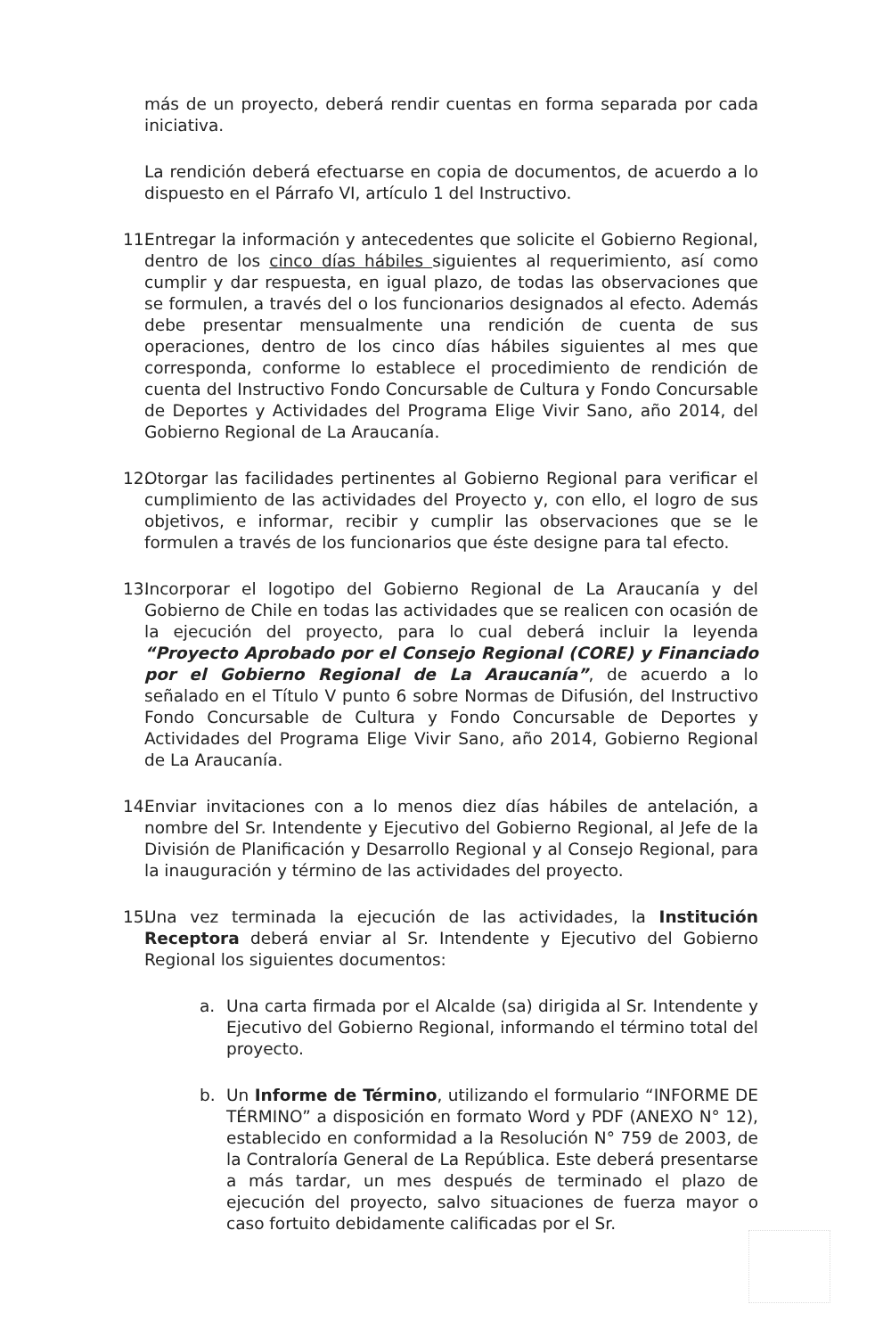más de un proyecto, deberá rendir cuentas en forma separada por cada iniciativa.
La rendición deberá efectuarse en copia de documentos, de acuerdo a lo dispuesto en el Párrafo VI, artículo 1 del Instructivo.
11.
Entregar la información y antecedentes que solicite el Gobierno Regional, dentro de los cinco días hábiles siguientes al requerimiento, así como cumplir y dar respuesta, en igual plazo, de todas las observaciones que se formulen, a través del o los funcionarios designados al efecto. Además debe presentar mensualmente una rendición de cuenta de sus operaciones, dentro de los cinco días hábiles siguientes al mes que corresponda, conforme lo establece el procedimiento de rendición de cuenta del Instructivo Fondo Concursable de Cultura y Fondo Concursable de Deportes y Actividades del Programa Elige Vivir Sano, año 2014, del Gobierno Regional de La Araucanía.
12.
Otorgar las facilidades pertinentes al Gobierno Regional para verificar el cumplimiento de las actividades del Proyecto y, con ello, el logro de sus objetivos, e informar, recibir y cumplir las observaciones que se le formulen a través de los funcionarios que éste designe para tal efecto.
13.
Incorporar el logotipo del Gobierno Regional de La Araucanía y del Gobierno de Chile en todas las actividades que se realicen con ocasión de la ejecución del proyecto, para lo cual deberá incluir la leyenda “Proyecto Aprobado por el Consejo Regional (CORE) y Financiado por el Gobierno Regional de La Araucanía”, de acuerdo a lo señalado en el Título V punto 6 sobre Normas de Difusión, del Instructivo Fondo Concursable de Cultura y Fondo Concursable de Deportes y Actividades del Programa Elige Vivir Sano, año 2014, Gobierno Regional de La Araucanía.
14.
Enviar invitaciones con a lo menos diez días hábiles de antelación, a nombre del Sr. Intendente y Ejecutivo del Gobierno Regional, al Jefe de la División de Planificación y Desarrollo Regional y al Consejo Regional, para la inauguración y término de las actividades del proyecto.
15.
Una vez terminada la ejecución de las actividades, la Institución Receptora deberá enviar al Sr. Intendente y Ejecutivo del Gobierno Regional los siguientes documentos:
a. Una carta firmada por el Alcalde (sa) dirigida al Sr. Intendente y Ejecutivo del Gobierno Regional, informando el término total del proyecto.
b. Un Informe de Término, utilizando el formulario “INFORME DE TÉRMINO” a disposición en formato Word y PDF (ANEXO N° 12), establecido en conformidad a la Resolución N° 759 de 2003, de la Contraloría General de La República. Este deberá presentarse a más tardar, un mes después de terminado el plazo de ejecución del proyecto, salvo situaciones de fuerza mayor o caso fortuito debidamente calificadas por el Sr.